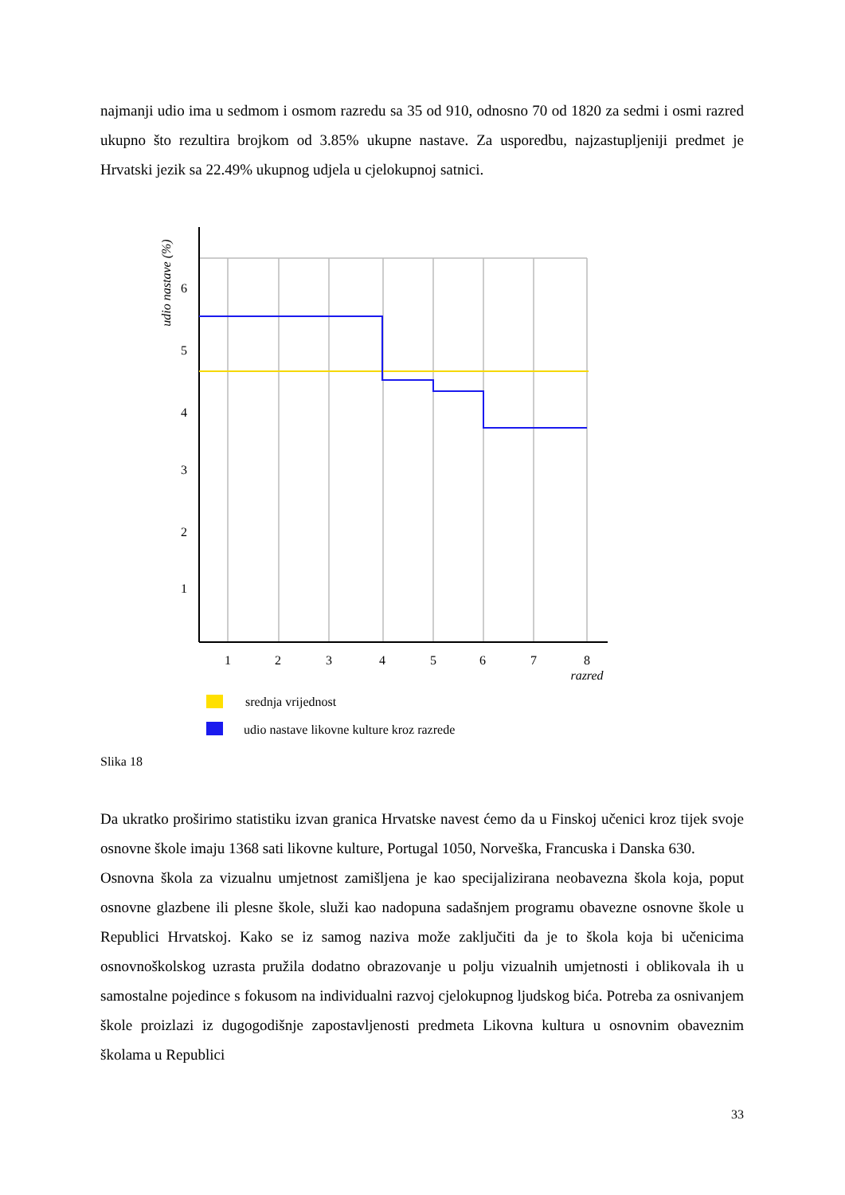najmanji udio ima u sedmom i osmom razredu sa 35 od 910, odnosno 70 od 1820 za sedmi i osmi razred ukupno što rezultira brojkom od 3.85% ukupne nastave. Za usporedbu, najzastupljeniji predmet je Hrvatski jezik sa 22.49% ukupnog udjela u cjelokupnoj satnici.
6
5
4
3
2
1
1
2
3
4
5
6
7
8
razred
udio nastave (%)
srednja vrijednost
udio nastave likovne kulture kroz razrede
Slika 18
Da ukratko proširimo statistiku izvan granica Hrvatske navest ćemo da u Finskoj učenici kroz tijek svoje osnovne škole imaju 1368 sati likovne kulture, Portugal 1050, Norveška, Francuska i Danska 630.
Osnovna škola za vizualnu umjetnost zamišljena je kao specijalizirana neobavezna škola koja, poput osnovne glazbene ili plesne škole, služi kao nadopuna sadašnjem programu obavezne osnovne škole u Republici Hrvatskoj. Kako se iz samog naziva može zaključiti da je to škola koja bi učenicima osnovnoškolskog uzrasta pružila dodatno obrazovanje u polju vizualnih umjetnosti i oblikovala ih u samostalne pojedince s fokusom na individualni razvoj cjelokupnog ljudskog bića. Potreba za osnivanjem škole proizlazi iz dugogodišnje zapostavljenosti predmeta Likovna kultura u osnovnim obaveznim školama u Republici
33